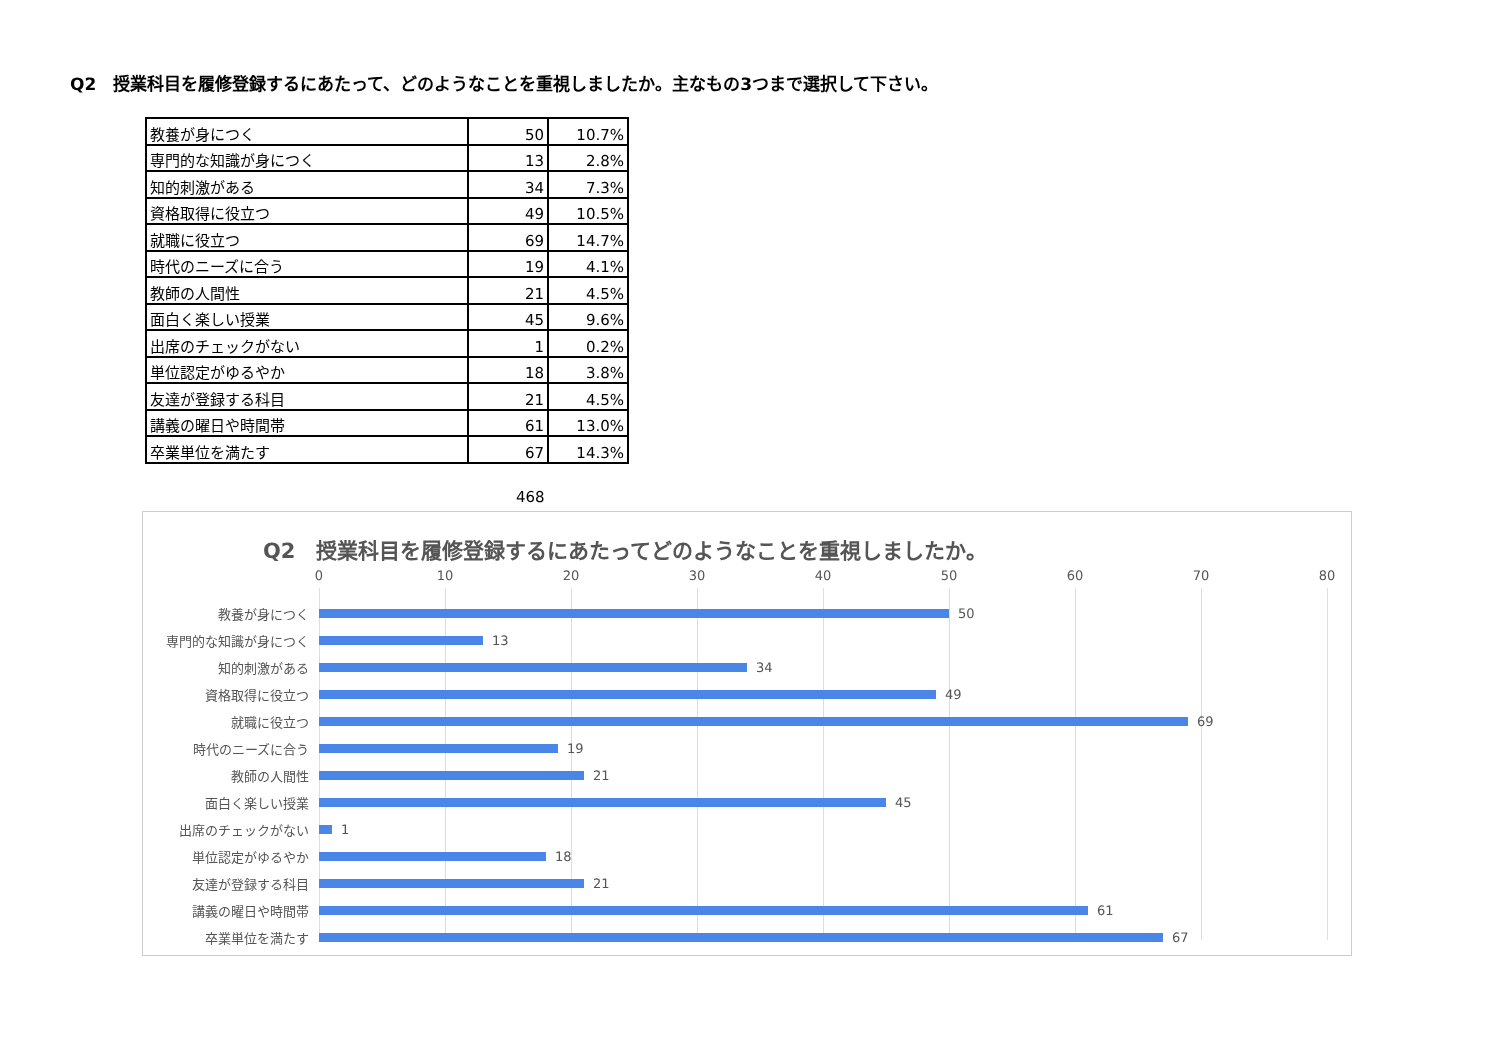Q2　授業科目を履修登録するにあたって、どのようなことを重視しましたか。主なもの3つまで選択して下さい。
| 教養が身につく | 50 | 10.7% |
| 専門的な知識が身につく | 13 | 2.8% |
| 知的刺激がある | 34 | 7.3% |
| 資格取得に役立つ | 49 | 10.5% |
| 就職に役立つ | 69 | 14.7% |
| 時代のニーズに合う | 19 | 4.1% |
| 教師の人間性 | 21 | 4.5% |
| 面白く楽しい授業 | 45 | 9.6% |
| 出席のチェックがない | 1 | 0.2% |
| 単位認定がゆるやか | 18 | 3.8% |
| 友達が登録する科目 | 21 | 4.5% |
| 講義の曜日や時間帯 | 61 | 13.0% |
| 卒業単位を満たす | 67 | 14.3% |
468
Q2　授業科目を履修登録するにあたってどのようなことを重視しましたか。
0 10 20 30 40 50 60 70 80
教養が身につく
50
専門的な知識が身につく
13
知的刺激がある
34
資格取得に役立つ
49
就職に役立つ
69
時代のニーズに合う
19
教師の人間性
21
面白く楽しい授業
45
出席のチェックがない
1
単位認定がゆるやか
18
友達が登録する科目
21
講義の曜日や時間帯
61
卒業単位を満たす
67